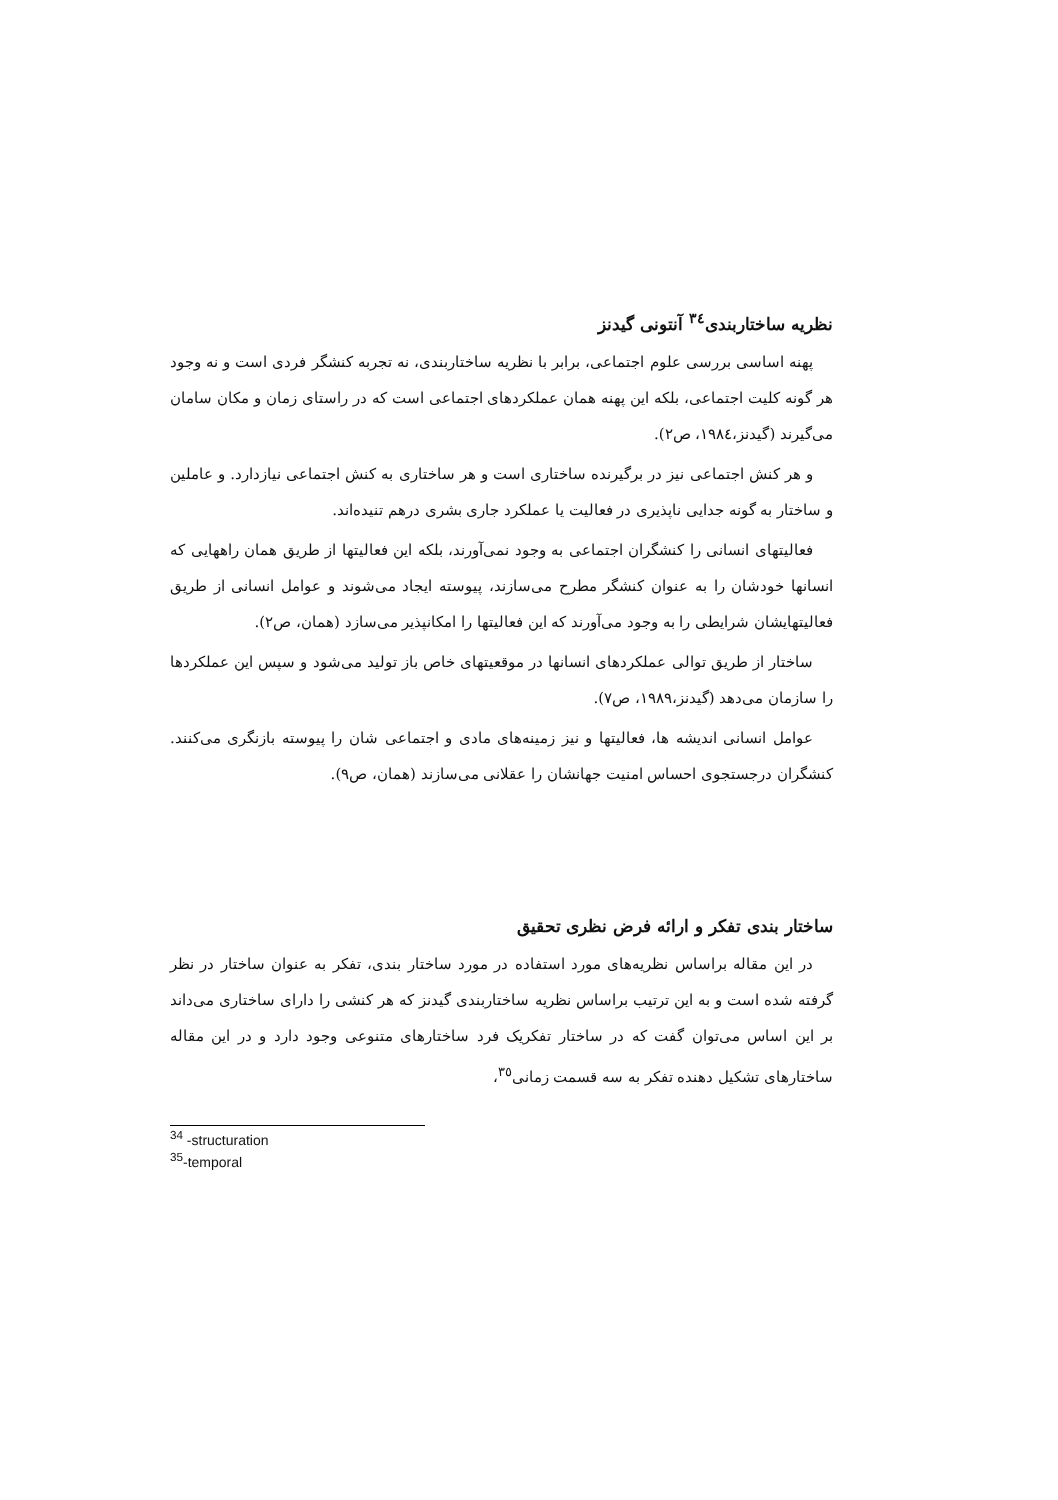نظریه ساختاربندی<sup>٣٤</sup> آنتونی گیدنز
پهنه اساسی بررسی علوم اجتماعی، برابر با نظریه ساختاربندی، نه تجربه کنشگر فردی است و نه وجود هر گونه کلیت اجتماعی، بلکه این پهنه همان عملکردهای اجتماعی است که در راستای زمان و مکان سامان می‌گیرند (گیدنز،١٩٨٤، ص٢).
و هر کنش اجتماعی نیز در برگیرنده ساختاری است و هر ساختاری به کنش اجتماعی نیازدارد. و عاملین و ساختار به گونه جدایی ناپذیری در فعالیت یا عملکرد جاری بشری درهم تنیده‌اند.
فعالیتهای انسانی را کنشگران اجتماعی به وجود نمی‌آورند، بلکه این فعالیتها از طریق همان راههایی که انسانها خودشان را به عنوان کنشگر مطرح می‌سازند، پیوسته ایجاد می‌شوند و عوامل انسانی از طریق فعالیتهایشان شرایطی را به وجود می‌آورند که این فعالیتها را امکانپذیر می‌سازد (همان، ص٢).
ساختار از طریق توالی عملکردهای انسانها در موقعیتهای خاص باز تولید می‌شود و سپس این عملکردها را سازمان می‌دهد (گیدنز،١٩٨٩، ص٧).
عوامل انسانی اندیشه ها، فعالیتها و نیز زمینه‌های مادی و اجتماعی شان را پیوسته بازنگری می‌کنند. کنشگران درجستجوی احساس امنیت جهانشان را عقلانی می‌سازند (همان، ص٩).
ساختار بندی تفکر و ارائه فرض نظری تحقیق
در این مقاله براساس نظریه‌های مورد استفاده در مورد ساختار بندی، تفکر به عنوان ساختار در نظر گرفته شده است و به این ترتیب براساس نظریه ساختاربندی گیدنز که هر کنشی را دارای ساختاری می‌داند بر این اساس می‌توان گفت که در ساختار تفکریک فرد ساختارهای متنوعی وجود دارد و در این مقاله ساختارهای تشکیل دهنده تفکر به سه قسمت زمانی<sup>٣٥</sup>،
<sup>34</sup> -structuration
<sup>35</sup>-temporal